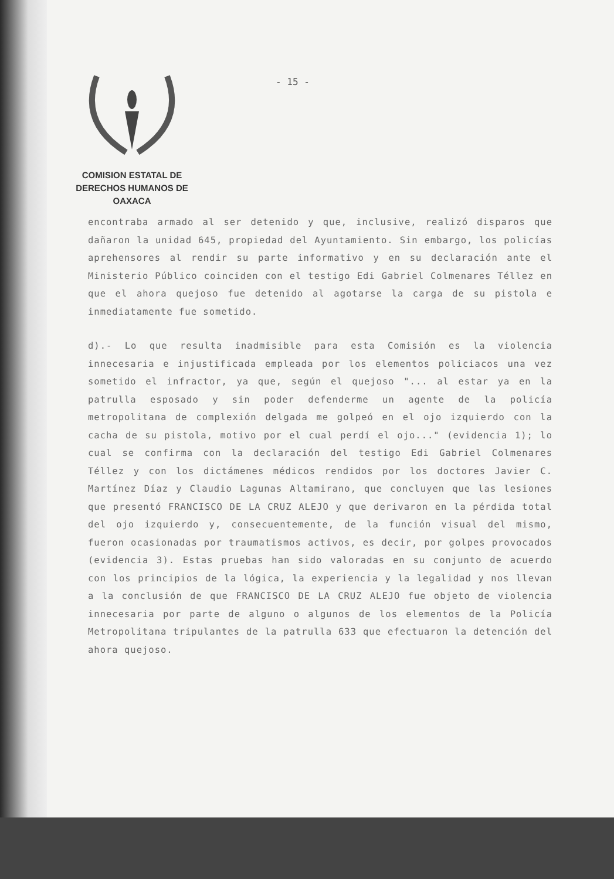COMISION ESTATAL DE
DERECHOS HUMANOS DE OAXACA
- 15 -
encontraba armado al ser detenido y que, inclusive, realizó disparos que dañaron la unidad 645, propiedad del Ayuntamiento. Sin embargo, los policías aprehensores al rendir su parte informativo y en su declaración ante el Ministerio Público coinciden con el testigo Edi Gabriel Colmenares Téllez en que el ahora quejoso fue detenido al agotarse la carga de su pistola e inmediatamente fue sometido.
d).- Lo que resulta inadmisible para esta Comisión es la violencia innecesaria e injustificada empleada por los elementos policiacos una vez sometido el infractor, ya que, según el quejoso "... al estar ya en la patrulla esposado y sin poder defenderme un agente de la policía metropolitana de complexión delgada me golpeó en el ojo izquierdo con la cacha de su pistola, motivo por el cual perdí el ojo..." (evidencia 1); lo cual se confirma con la declaración del testigo Edi Gabriel Colmenares Téllez y con los dictámenes médicos rendidos por los doctores Javier C. Martínez Díaz y Claudio Lagunas Altamirano, que concluyen que las lesiones que presentó FRANCISCO DE LA CRUZ ALEJO y que derivaron en la pérdida total del ojo izquierdo y, consecuentemente, de la función visual del mismo, fueron ocasionadas por traumatismos activos, es decir, por golpes provocados (evidencia 3). Estas pruebas han sido valoradas en su conjunto de acuerdo con los principios de la lógica, la experiencia y la legalidad y nos llevan a la conclusión de que FRANCISCO DE LA CRUZ ALEJO fue objeto de violencia innecesaria por parte de alguno o algunos de los elementos de la Policía Metropolitana tripulantes de la patrulla 633 que efectuaron la detención del ahora quejoso.